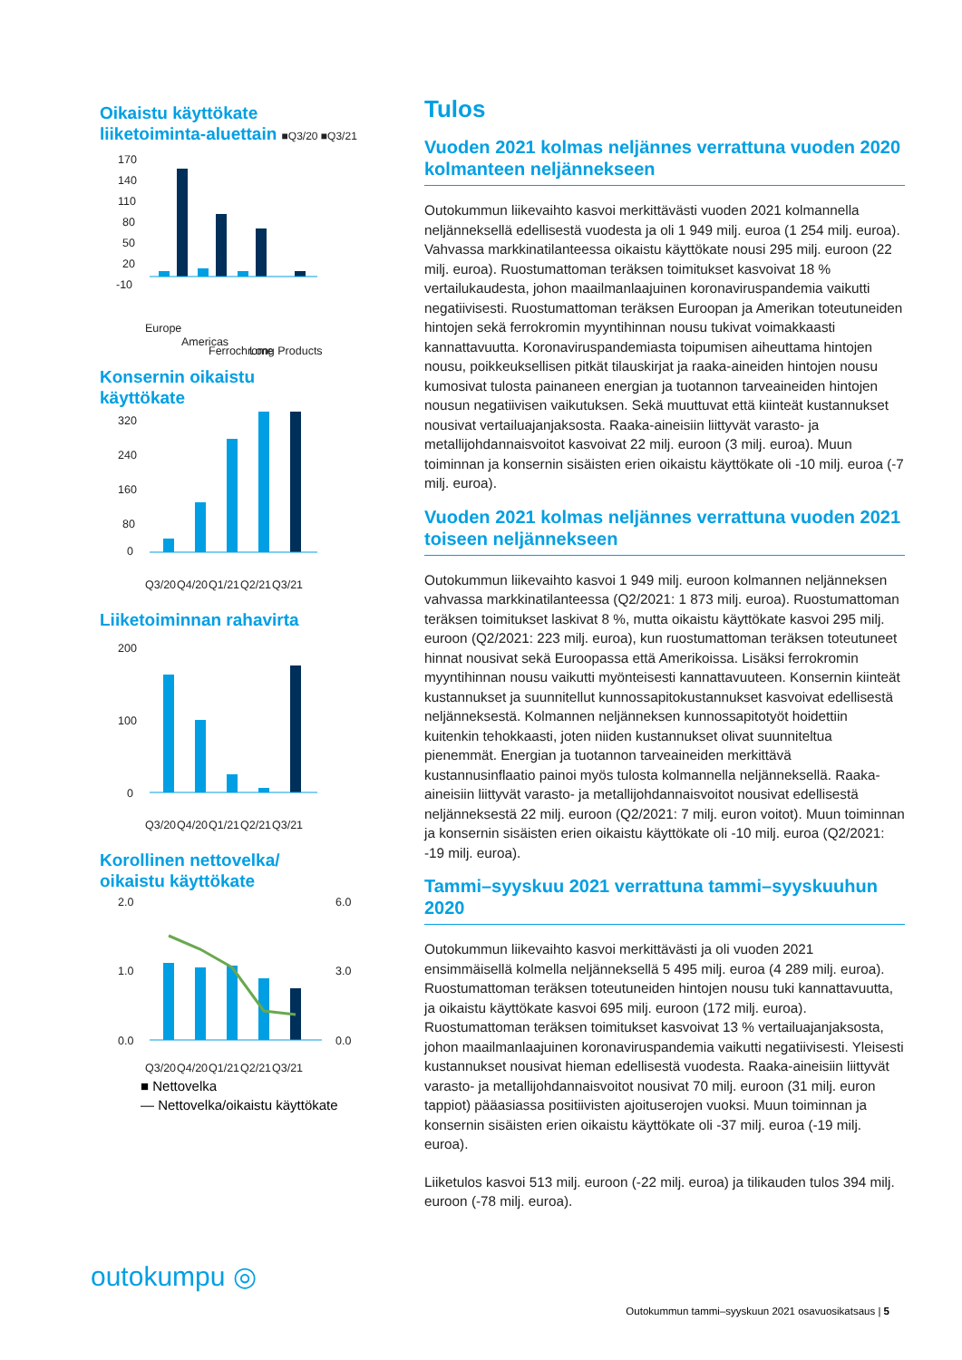Oikaistu käyttökate
liiketoiminta-aluettain ■Q3/20 ■Q3/21
170
140
110
80
50
20
-10
Europe
Americas
Ferrochrome
Long Products
Konsernin oikaistu
käyttökate
320
240
160
80
0
Q3/20
Q4/20
Q1/21
Q2/21
Q3/21
Liiketoiminnan rahavirta
200
100
0
Q3/20
Q4/20
Q1/21
Q2/21
Q3/21
Korollinen nettovelka/
oikaistu käyttökate
2.0
1.0
0.0
6.0
3.0
0.0
Q3/20
Q4/20
Q1/21
Q2/21
Q3/21
■ Nettovelka
— Nettovelka/oikaistu käyttökate
Tulos
Vuoden 2021 kolmas neljännes verrattuna vuoden 2020 kolmanteen neljännekseen
Outokummun liikevaihto kasvoi merkittävästi vuoden 2021 kolmannella neljänneksellä edellisestä vuodesta ja oli 1 949 milj. euroa (1 254 milj. euroa). Vahvassa markkinatilanteessa oikaistu käyttökate nousi 295 milj. euroon (22 milj. euroa). Ruostumattoman teräksen toimitukset kasvoivat 18 % vertailukaudesta, johon maailmanlaajuinen koronaviruspandemia vaikutti negatiivisesti. Ruostumattoman teräksen Euroopan ja Amerikan toteutuneiden hintojen sekä ferrokromin myyntihinnan nousu tukivat voimakkaasti kannattavuutta. Koronaviruspandemiasta toipumisen aiheuttama hintojen nousu, poikkeuksellisen pitkät tilauskirjat ja raaka-aineiden hintojen nousu kumosivat tulosta painaneen energian ja tuotannon tarveaineiden hintojen nousun negatiivisen vaikutuksen. Sekä muuttuvat että kiinteät kustannukset nousivat vertailuajanjaksosta. Raaka-aineisiin liittyvät varasto- ja metallijohdannaisvoitot kasvoivat 22 milj. euroon (3 milj. euroa). Muun toiminnan ja konsernin sisäisten erien oikaistu käyttökate oli -10 milj. euroa (-7 milj. euroa).
Vuoden 2021 kolmas neljännes verrattuna vuoden 2021 toiseen neljännekseen
Outokummun liikevaihto kasvoi 1 949 milj. euroon kolmannen neljän­neksen vahvassa markkinatilanteessa (Q2/2021: 1 873 milj. euroa). Ruostumattoman teräksen toimitukset laskivat 8 %, mutta oikaistu käyttökate kasvoi 295 milj. euroon (Q2/2021: 223 milj. euroa), kun ruostumattoman teräksen toteutuneet hinnat nousivat sekä Euroopassa että Amerikoissa. Lisäksi ferrokromin myyntihinnan nousu vaikutti myönteisesti kannattavuuteen. Konsernin kiinteät kustannukset ja suunnitellut kunnossapitokustannukset kasvoivat edellisestä neljännek­sestä. Kolmannen neljänneksen kunnossapitotyöt hoidettiin kuitenkin tehokkaasti, joten niiden kustannukset olivat suunniteltua pienemmät. Energian ja tuotannon tarveaineiden merkittävä kustannusinflaatio painoi myös tulosta kolmannella neljänneksellä. Raaka-aineisiin liittyvät varasto- ja metallijohdannaisvoitot nousivat edellisestä neljänneksestä 22 milj. euroon (Q2/2021: 7 milj. euron voitot). Muun toiminnan ja konsernin sisäisten erien oikaistu käyttökate oli -10 milj. euroa (Q2/2021: -19 milj. euroa).
Tammi–syyskuu 2021 verrattuna tammi–syyskuuhun 2020
Outokummun liikevaihto kasvoi merkittävästi ja oli vuoden 2021 ensimmäisellä kolmella neljänneksellä 5 495 milj. euroa (4 289 milj. euroa). Ruostumattoman teräksen toteutuneiden hintojen nousu tuki kannattavuutta, ja oikaistu käyttökate kasvoi 695 milj. euroon (172 milj. euroa). Ruostumattoman teräksen toimitukset kasvoivat 13 % vertailu­ajanjaksosta, johon maailmanlaajuinen koronaviruspandemia vaikutti negatiivisesti. Yleisesti kustannukset nousivat hieman edellisestä vuodesta. Raaka-aineisiin liittyvät varasto- ja metallijohdannaisvoitot nousivat 70 milj. euroon (31 milj. euron tappiot) pääasiassa positiivisten ajoituserojen vuoksi. Muun toiminnan ja konsernin sisäisten erien oikaistu käyttökate oli -37 milj. euroa (-19 milj. euroa).
Liiketulos kasvoi 513 milj. euroon (-22 milj. euroa) ja tilikauden tulos 394 milj. euroon (-78 milj. euroa).
outokumpu ◎
Outokummun tammi–syyskuun 2021 osavuosikatsaus | 5